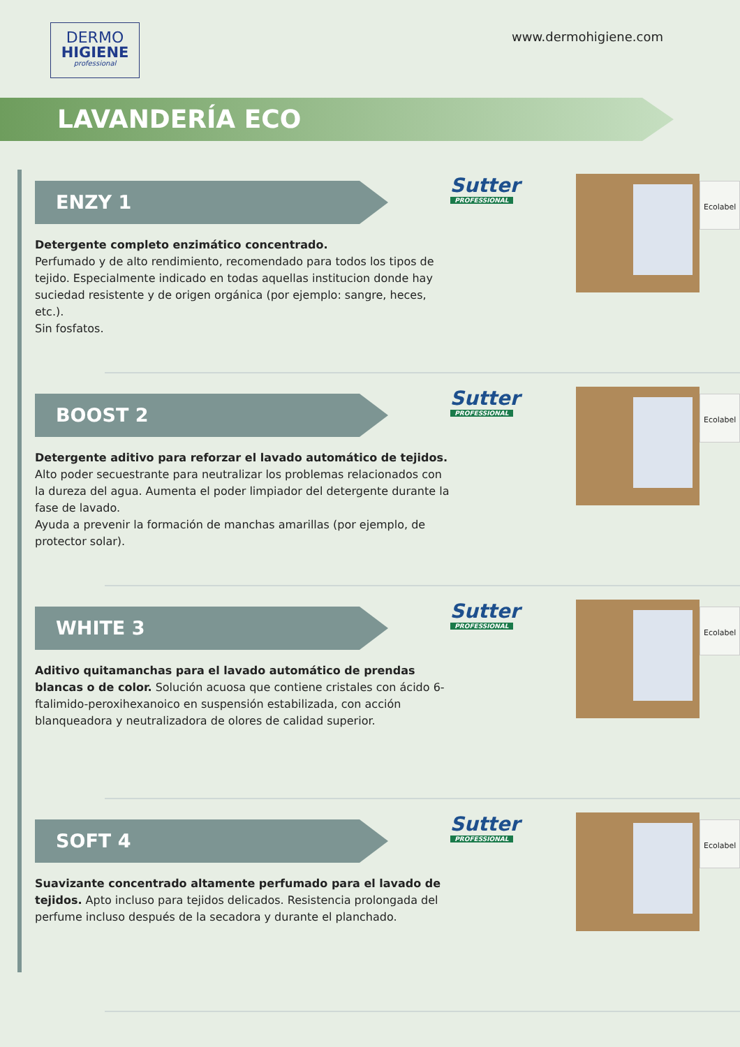DERMO
HIGIENE
professional
www.dermohigiene.com
LAVANDERÍA ECO
ENZY 1
Detergente completo enzimático concentrado.
Perfumado y de alto rendimiento, recomendado para todos los tipos de tejido. Especialmente indicado en todas aquellas institucion donde hay suciedad resistente y de origen orgánica (por ejemplo: sangre, heces, etc.).
Sin fosfatos.
Sutter
PROFESSIONAL
Ecolabel
BOOST 2
Detergente aditivo para reforzar el lavado automático de tejidos. Alto poder secuestrante para neutralizar los problemas relacionados con la dureza del agua. Aumenta el poder limpiador del detergente durante la fase de lavado.
Ayuda a prevenir la formación de manchas amarillas (por ejemplo, de protector solar).
Sutter
PROFESSIONAL
Ecolabel
WHITE 3
Aditivo quitamanchas para el lavado automático de prendas blancas o de color. Solución acuosa que contiene cristales con ácido 6-ftalimido-peroxihexanoico en suspensión estabilizada, con acción blanqueadora y neutralizadora de olores de calidad superior.
Sutter
PROFESSIONAL
Ecolabel
SOFT 4
Suavizante concentrado altamente perfumado para el lavado de tejidos. Apto incluso para tejidos delicados. Resistencia prolongada del perfume incluso después de la secadora y durante el planchado.
Sutter
PROFESSIONAL
Ecolabel